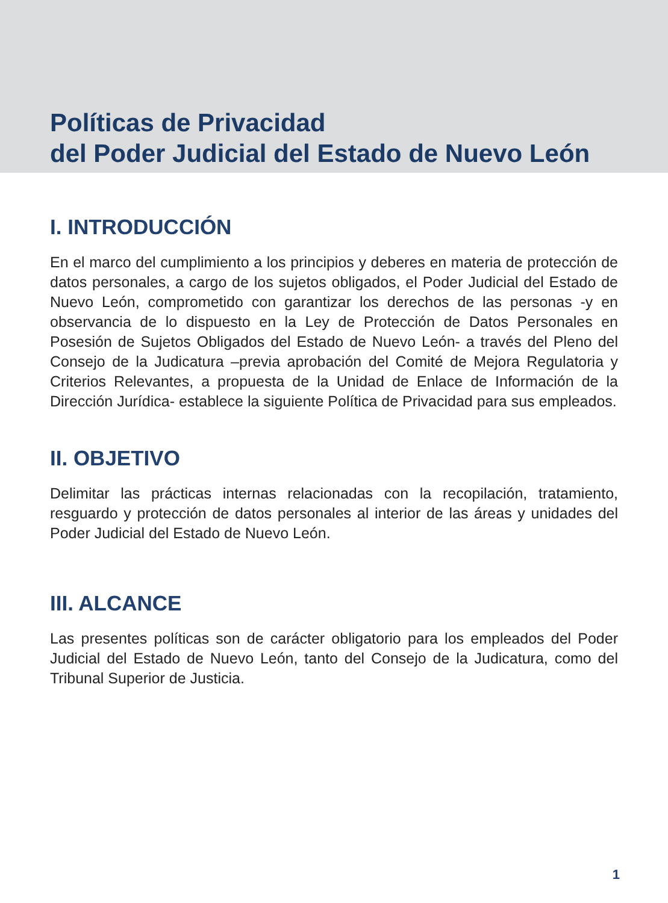Políticas de Privacidad
del Poder Judicial del Estado de Nuevo León
I. INTRODUCCIÓN
En el marco del cumplimiento a los principios y deberes en materia de protección de datos personales, a cargo de los sujetos obligados, el Poder Judicial del Estado de Nuevo León, comprometido con garantizar los derechos de las personas -y en observancia de lo dispuesto en la Ley de Protección de Datos Personales en Posesión de Sujetos Obligados del Estado de Nuevo León- a través del Pleno del Consejo de la Judicatura –previa aprobación del Comité de Mejora Regulatoria y Criterios Relevantes, a propuesta de la Unidad de Enlace de Información de la Dirección Jurídica- establece la siguiente Política de Privacidad para sus empleados.
II. OBJETIVO
Delimitar las prácticas internas relacionadas con la recopilación, tratamiento, resguardo y protección de datos personales al interior de las áreas y unidades del Poder Judicial del Estado de Nuevo León.
III. ALCANCE
Las presentes políticas son de carácter obligatorio para los empleados del Poder Judicial del Estado de Nuevo León, tanto del Consejo de la Judicatura, como del Tribunal Superior de Justicia.
1